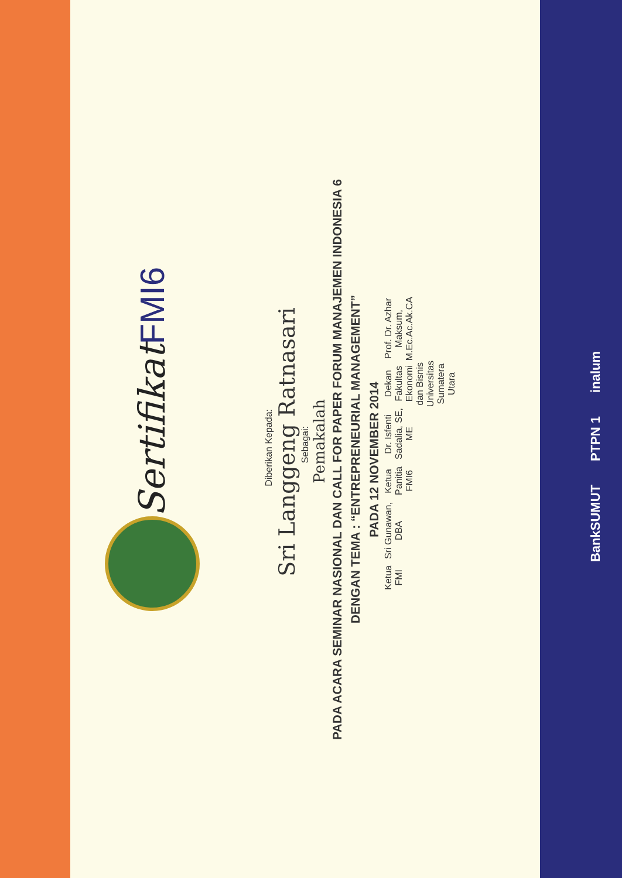Sertifikat FMI6
Diberikan Kepada:
Sri Langgeng Ratnasari
Sebagai:
Pemakalah
PADA ACARA SEMINAR NASIONAL DAN CALL FOR PAPER FORUM MANAJEMEN INDONESIA 6
DENGAN TEMA : “ENTREPRENEURIAL MANAGEMENT”
PADA 12 NOVEMBER 2014
Ketua FMI
Sri Gunawan, DBA
Ketua Panitia FMI6
Dr. Isfenti Sadalia, SE, ME
Dekan Fakultas Ekonomi dan Bisnis
Universitas Sumatera Utara
Prof. Dr. Azhar Maksum, M.Ec.Ac.Ak.CA
BankSUMUT PTPN 1 inalum